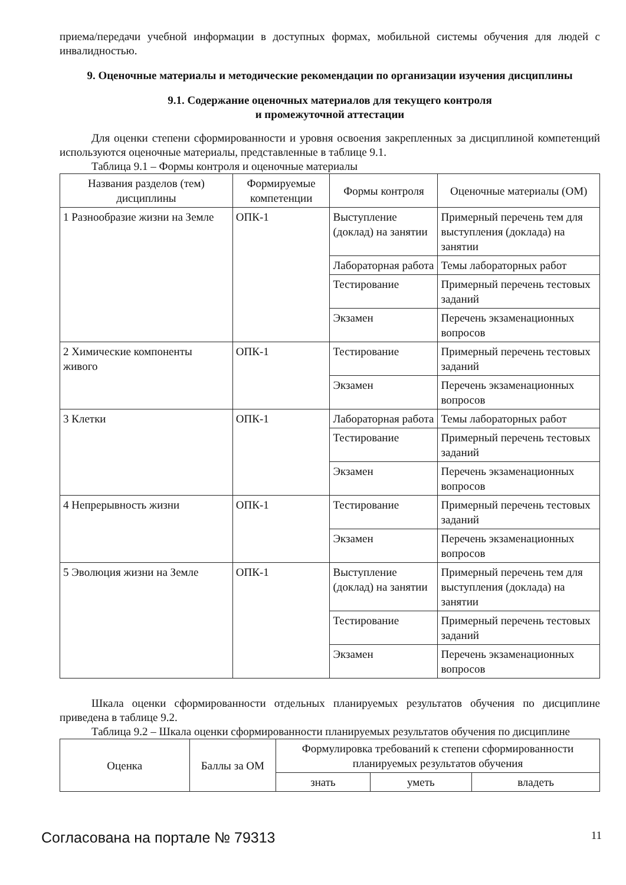приема/передачи учебной информации в доступных формах, мобильной системы обучения для людей с инвалидностью.
9. Оценочные материалы и методические рекомендации по организации изучения дисциплины
9.1. Содержание оценочных материалов для текущего контроля
и промежуточной аттестации
Для оценки степени сформированности и уровня освоения закрепленных за дисциплиной компетенций используются оценочные материалы, представленные в таблице 9.1.
Таблица 9.1 – Формы контроля и оценочные материалы
| Названия разделов (тем) дисциплины | Формируемые компетенции | Формы контроля | Оценочные материалы (ОМ) |
| --- | --- | --- | --- |
| 1 Разнообразие жизни на Земле | ОПК-1 | Выступление (доклад) на занятии | Примерный перечень тем для выступления (доклада) на занятии |
| | | Лабораторная работа | Темы лабораторных работ |
| | | Тестирование | Примерный перечень тестовых заданий |
| | | Экзамен | Перечень экзаменационных вопросов |
| 2 Химические компоненты живого | ОПК-1 | Тестирование | Примерный перечень тестовых заданий |
| | | Экзамен | Перечень экзаменационных вопросов |
| 3 Клетки | ОПК-1 | Лабораторная работа | Темы лабораторных работ |
| | | Тестирование | Примерный перечень тестовых заданий |
| | | Экзамен | Перечень экзаменационных вопросов |
| 4 Непрерывность жизни | ОПК-1 | Тестирование | Примерный перечень тестовых заданий |
| | | Экзамен | Перечень экзаменационных вопросов |
| 5 Эволюция жизни на Земле | ОПК-1 | Выступление (доклад) на занятии | Примерный перечень тем для выступления (доклада) на занятии |
| | | Тестирование | Примерный перечень тестовых заданий |
| | | Экзамен | Перечень экзаменационных вопросов |
Шкала оценки сформированности отдельных планируемых результатов обучения по дисциплине приведена в таблице 9.2.
Таблица 9.2 – Шкала оценки сформированности планируемых результатов обучения по дисциплине
| Оценка | Баллы за ОМ | Формулировка требований к степени сформированности планируемых результатов обучения | | |
| --- | --- | --- | --- | --- |
| | | знать | уметь | владеть |
Согласована на портале № 79313 11